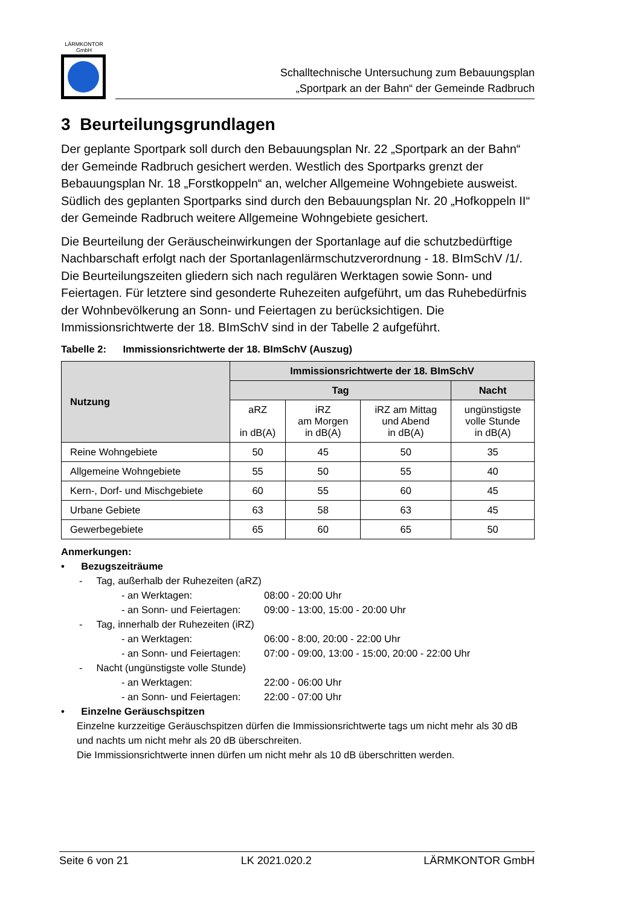LÄRMKONTOR
GmbH
Schalltechnische Untersuchung zum Bebauungsplan
„Sportpark an der Bahn“ der Gemeinde Radbruch
3 Beurteilungsgrundlagen
Der geplante Sportpark soll durch den Bebauungsplan Nr. 22 „Sportpark an der Bahn“ der Gemeinde Radbruch gesichert werden. Westlich des Sportparks grenzt der Bebauungsplan Nr. 18 „Forstkoppeln“ an, welcher Allgemeine Wohngebiete ausweist. Südlich des geplanten Sportparks sind durch den Bebauungsplan Nr. 20 „Hofkoppeln II“ der Gemeinde Radbruch weitere Allgemeine Wohngebiete gesichert.
Die Beurteilung der Geräuscheinwirkungen der Sportanlage auf die schutzbedürftige Nachbarschaft erfolgt nach der Sportanlagenlärmschutzverordnung - 18. BImSchV /1/. Die Beurteilungszeiten gliedern sich nach regulären Werktagen sowie Sonn- und Feiertagen. Für letztere sind gesonderte Ruhezeiten aufgeführt, um das Ruhebedürfnis der Wohnbevölkerung an Sonn- und Feiertagen zu berücksichtigen. Die Immissionsrichtwerte der 18. BImSchV sind in der Tabelle 2 aufgeführt.
Tabelle 2: Immissionsrichtwerte der 18. BImSchV (Auszug)
| Nutzung | Immissionsrichtwerte der 18. BImSchV | | | |
| --- | --- | --- | --- | --- |
| | Tag | | | Nacht |
| | aRZ in dB(A) | iRZ am Morgen in dB(A) | iRZ am Mittag und Abend in dB(A) | ungünstigste volle Stunde in dB(A) |
| Reine Wohngebiete | 50 | 45 | 50 | 35 |
| Allgemeine Wohngebiete | 55 | 50 | 55 | 40 |
| Kern-, Dorf- und Mischgebiete | 60 | 55 | 60 | 45 |
| Urbane Gebiete | 63 | 58 | 63 | 45 |
| Gewerbegebiete | 65 | 60 | 65 | 50 |
Anmerkungen:
• Bezugszeiträume
- Tag, außerhalb der Ruhezeiten (aRZ)
- an Werktagen: 08:00 - 20:00 Uhr
- an Sonn- und Feiertagen: 09:00 - 13:00, 15:00 - 20:00 Uhr
- Tag, innerhalb der Ruhezeiten (iRZ)
- an Werktagen: 06:00 - 8:00, 20:00 - 22:00 Uhr
- an Sonn- und Feiertagen: 07:00 - 09:00, 13:00 - 15:00, 20:00 - 22:00 Uhr
- Nacht (ungünstigste volle Stunde)
- an Werktagen: 22:00 - 06:00 Uhr
- an Sonn- und Feiertagen: 22:00 - 07:00 Uhr
• Einzelne Geräuschspitzen
Einzelne kurzzeitige Geräuschspitzen dürfen die Immissionsrichtwerte tags um nicht mehr als 30 dB und nachts um nicht mehr als 20 dB überschreiten.
Die Immissionsrichtwerte innen dürfen um nicht mehr als 10 dB überschritten werden.
Seite 6 von 21 LK 2021.020.2 LÄRMKONTOR GmbH